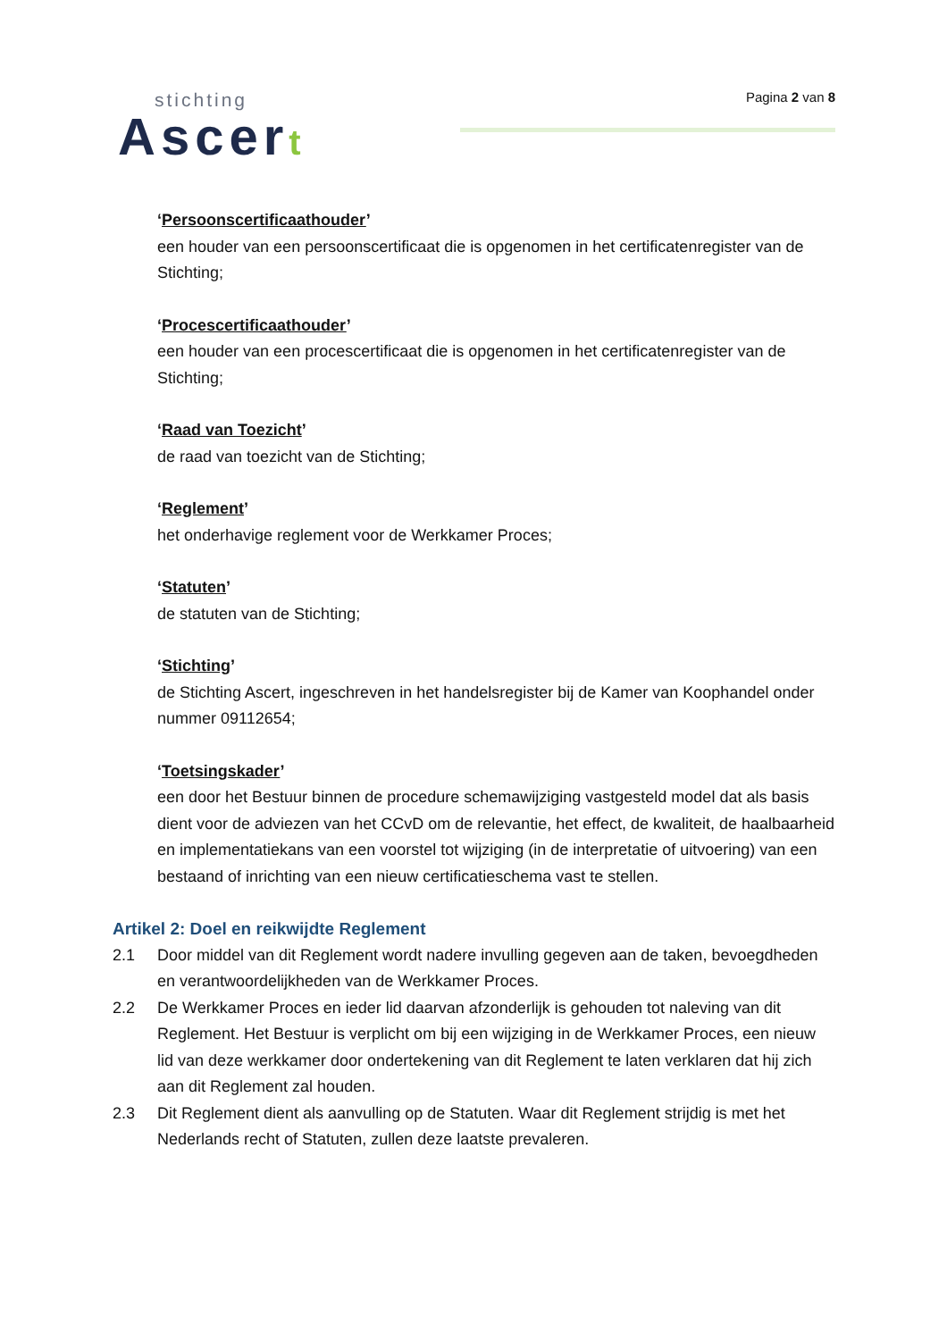stichting
Ascert
Pagina 2 van 8
‘Persoonscertificaathouder’
een houder van een persoonscertificaat die is opgenomen in het certificatenregister van de Stichting;
‘Procescertificaathouder’
een houder van een procescertificaat die is opgenomen in het certificatenregister van de Stichting;
‘Raad van Toezicht’
de raad van toezicht van de Stichting;
‘Reglement’
het onderhavige reglement voor de Werkkamer Proces;
‘Statuten’
de statuten van de Stichting;
‘Stichting’
de Stichting Ascert, ingeschreven in het handelsregister bij de Kamer van Koophandel onder nummer 09112654;
‘Toetsingskader’
een door het Bestuur binnen de procedure schemawijziging vastgesteld model dat als basis dient voor de adviezen van het CCvD om de relevantie, het effect, de kwaliteit, de haalbaarheid en implementatiekans van een voorstel tot wijziging (in de interpretatie of uitvoering) van een bestaand of inrichting van een nieuw certificatieschema vast te stellen.
Artikel 2: Doel en reikwijdte Reglement
2.1 Door middel van dit Reglement wordt nadere invulling gegeven aan de taken, bevoegdheden en verantwoordelijkheden van de Werkkamer Proces.
2.2 De Werkkamer Proces en ieder lid daarvan afzonderlijk is gehouden tot naleving van dit Reglement. Het Bestuur is verplicht om bij een wijziging in de Werkkamer Proces, een nieuw lid van deze werkkamer door ondertekening van dit Reglement te laten verklaren dat hij zich aan dit Reglement zal houden.
2.3 Dit Reglement dient als aanvulling op de Statuten. Waar dit Reglement strijdig is met het Nederlands recht of Statuten, zullen deze laatste prevaleren.